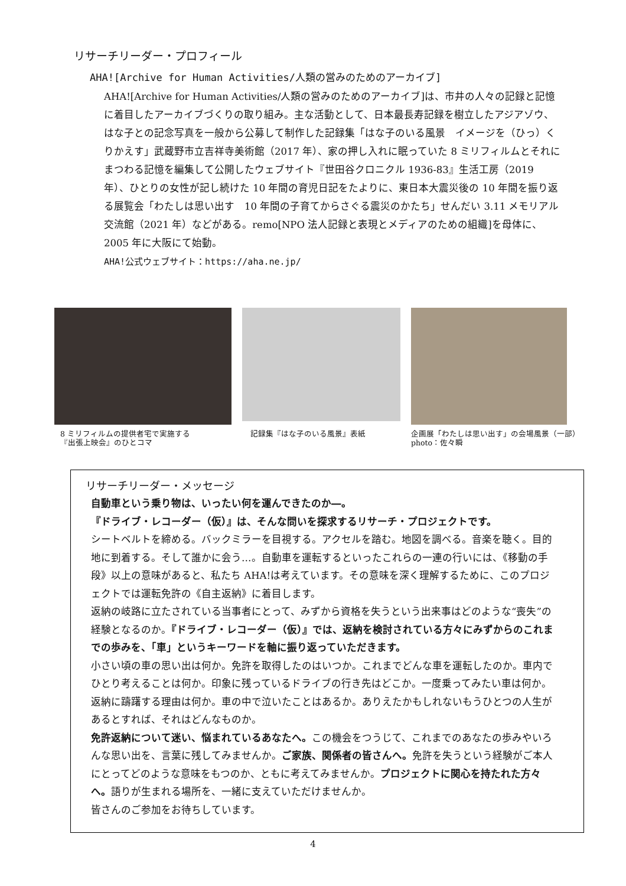リサーチリーダー・プロフィール
AHA![Archive for Human Activities/人類の営みのためのアーカイブ]
AHA![Archive for Human Activities/人類の営みのためのアーカイブ]は、市井の人々の記録と記憶に着目したアーカイブづくりの取り組み。主な活動として、日本最長寿記録を樹立したアジアゾウ、はな子との記念写真を一般から公募して制作した記録集「はな子のいる風景　イメージを（ひっ）くりかえす」武蔵野市立吉祥寺美術館（2017 年）、家の押し入れに眠っていた 8 ミリフィルムとそれにまつわる記憶を編集して公開したウェブサイト『世田谷クロニクル 1936-83』生活工房（2019 年）、ひとりの女性が記し続けた 10 年間の育児日記をたよりに、東日本大震災後の 10 年間を振り返る展覧会「わたしは思い出す　10 年間の子育てからさぐる震災のかたち」せんだい 3.11 メモリアル交流館（2021 年）などがある。remo[NPO 法人記録と表現とメディアのための組織]を母体に、2005 年に大阪にて始動。
AHA!公式ウェブサイト：https://aha.ne.jp/
8 ミリフィルムの提供者宅で実施する
『出張上映会』のひとコマ
記録集『はな子のいる風景』表紙
企画展「わたしは思い出す」の会場風景（一部）
photo：佐々瞬
リサーチリーダー・メッセージ
自動車という乗り物は、いったい何を運んできたのか―。
『ドライブ・レコーダー（仮）』は、そんな問いを探求するリサーチ・プロジェクトです。
シートベルトを締める。バックミラーを目視する。アクセルを踏む。地図を調べる。音楽を聴く。目的地に到着する。そして誰かに会う…。自動車を運転するといったこれらの一連の行いには、《移動の手段》以上の意味があると、私たち AHA!は考えています。その意味を深く理解するために、このプロジェクトでは運転免許の《自主返納》に着目します。
返納の岐路に立たされている当事者にとって、みずから資格を失うという出来事はどのような“喪失”の経験となるのか。『ドライブ・レコーダー（仮）』では、返納を検討されている方々にみずからのこれまでの歩みを、「車」というキーワードを軸に振り返っていただきます。
小さい頃の車の思い出は何か。免許を取得したのはいつか。これまでどんな車を運転したのか。車内でひとり考えることは何か。印象に残っているドライブの行き先はどこか。一度乗ってみたい車は何か。返納に躊躇する理由は何か。車の中で泣いたことはあるか。ありえたかもしれないもうひとつの人生があるとすれば、それはどんなものか。
免許返納について迷い、悩まれているあなたへ。この機会をつうじて、これまでのあなたの歩みやいろんな思い出を、言葉に残してみませんか。ご家族、関係者の皆さんへ。免許を失うという経験がご本人にとってどのような意味をもつのか、ともに考えてみませんか。プロジェクトに関心を持たれた方々へ。語りが生まれる場所を、一緒に支えていただけませんか。
皆さんのご参加をお待ちしています。
4